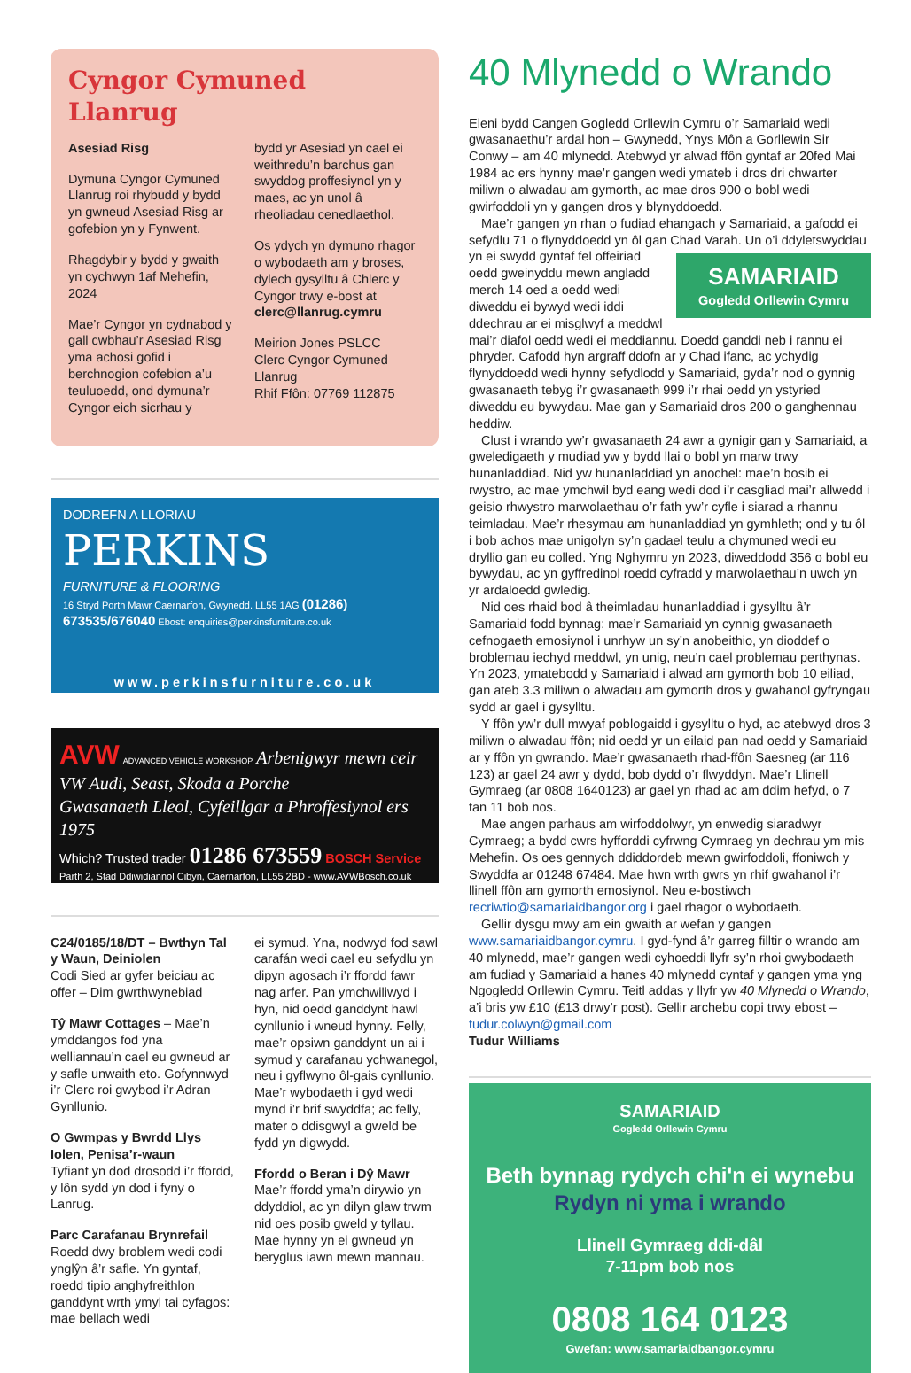Cyngor Cymuned Llanrug
Asesiad Risg
Dymuna Cyngor Cymuned Llanrug roi rhybudd y bydd yn gwneud Asesiad Risg ar gofebion yn y Fynwent.
Rhagdybir y bydd y gwaith yn cychwyn 1af Mehefin, 2024
Mae’r Cyngor yn cydnabod y gall cwbhau’r Asesiad Risg yma achosi gofid i berchnogion cofebion a’u teuluoedd, ond dymuna’r Cyngor eich sicrhau y
bydd yr Asesiad yn cael ei weithredu’n barchus gan swyddog proffesiynol yn y maes, ac yn unol â rheoliadau cenedlaethol.
Os ydych yn dymuno rhagor o wybodaeth am y broses, dylech gysylltu â Chlerc y Cyngor trwy e-bost at clerc@llanrug.cymru
Meirion Jones PSLCC
Clerc Cyngor Cymuned Llanrug
Rhif Ffôn: 07769 112875
DODREFN A LLORIAU
PERKINS
FURNITURE & FLOORING
16 Stryd Porth Mawr Caernarfon, Gwynedd. LL55 1AG (01286) 673535/676040 Ebost: enquiries@perkinsfurniture.co.uk
www.perkinsfurniture.co.uk
AVW ADVANCED VEHICLE WORKSHOP Arbenigwyr mewn ceir VW Audi, Seast, Skoda a Porche
Gwasanaeth Lleol, Cyfeillgar a Phroffesiynol ers 1975
Which? Trusted trader 01286 673559 BOSCH Service
Parth 2, Stad Ddiwidiannol Cibyn, Caernarfon, LL55 2BD - www.AVWBosch.co.uk
C24/0185/18/DT – Bwthyn Tal y Waun, Deiniolen
Codi Sied ar gyfer beiciau ac offer – Dim gwrthwynebiad
Tŷ Mawr Cottages – Mae’n ymddangos fod yna welliannau’n cael eu gwneud ar y safle unwaith eto. Gofynnwyd i’r Clerc roi gwybod i’r Adran Gynllunio.
O Gwmpas y Bwrdd Llys Iolen, Penisa’r-waun
Tyfiant yn dod drosodd i’r ffordd, y lôn sydd yn dod i fyny o Lanrug.
Parc Carafanau Brynrefail
Roedd dwy broblem wedi codi ynglŷn â’r safle. Yn gyntaf, roedd tipio anghyfreithlon ganddynt wrth ymyl tai cyfagos: mae bellach wedi
ei symud. Yna, nodwyd fod sawl carafán wedi cael eu sefydlu yn dipyn agosach i’r ffordd fawr nag arfer. Pan ymchwiliwyd i hyn, nid oedd ganddynt hawl cynllunio i wneud hynny. Felly, mae’r opsiwn ganddynt un ai i symud y carafanau ychwanegol, neu i gyflwyno ôl-gais cynllunio. Mae’r wybodaeth i gyd wedi mynd i’r brif swyddfa; ac felly, mater o ddisgwyl a gweld be fydd yn digwydd.
Ffordd o Beran i Dŷ Mawr
Mae’r ffordd yma’n dirywio yn ddyddiol, ac yn dilyn glaw trwm nid oes posib gweld y tyllau. Mae hynny yn ei gwneud yn beryglus iawn mewn mannau.
40 Mlynedd o Wrando
Eleni bydd Cangen Gogledd Orllewin Cymru o’r Samariaid wedi gwasanaethu’r ardal hon – Gwynedd, Ynys Môn a Gorllewin Sir Conwy – am 40 mlynedd. Atebwyd yr alwad ffôn gyntaf ar 20fed Mai 1984 ac ers hynny mae’r gangen wedi ymateb i dros dri chwarter miliwn o alwadau am gymorth, ac mae dros 900 o bobl wedi gwirfoddoli yn y gangen dros y blynyddoedd.
Mae’r gangen yn rhan o fudiad ehangach y Samariaid, a gafodd ei sefydlu 71 o flynyddoedd yn ôl gan Chad Varah. Un o’i ddyletswyddau SAMARIAID
Gogledd Orllewin Cymru yn ei swydd gyntaf fel offeiriad oedd gweinyddu mewn angladd merch 14 oed a oedd wedi diweddu ei bywyd wedi iddi ddechrau ar ei misglwyf a meddwl mai’r diafol oedd wedi ei meddiannu. Doedd ganddi neb i rannu ei phryder. Cafodd hyn argraff ddofn ar y Chad ifanc, ac ychydig flynyddoedd wedi hynny sefydlodd y Samariaid, gyda’r nod o gynnig gwasanaeth tebyg i’r gwasanaeth 999 i’r rhai oedd yn ystyried diweddu eu bywydau. Mae gan y Samariaid dros 200 o ganghennau heddiw.
Clust i wrando yw’r gwasanaeth 24 awr a gynigir gan y Samariaid, a gweledigaeth y mudiad yw y bydd llai o bobl yn marw trwy hunanladdiad. Nid yw hunanladdiad yn anochel: mae’n bosib ei rwystro, ac mae ymchwil byd eang wedi dod i’r casgliad mai’r allwedd i geisio rhwystro marwolaethau o’r fath yw’r cyfle i siarad a rhannu teimladau. Mae’r rhesymau am hunanladdiad yn gymhleth; ond y tu ôl i bob achos mae unigolyn sy’n gadael teulu a chymuned wedi eu dryllio gan eu colled. Yng Nghymru yn 2023, diweddodd 356 o bobl eu bywydau, ac yn gyffredinol roedd cyfradd y marwolaethau’n uwch yn yr ardaloedd gwledig.
Nid oes rhaid bod â theimladau hunanladdiad i gysylltu â’r Samariaid fodd bynnag: mae’r Samariaid yn cynnig gwasanaeth cefnogaeth emosiynol i unrhyw un sy’n anobeithio, yn dioddef o broblemau iechyd meddwl, yn unig, neu’n cael problemau perthynas. Yn 2023, ymatebodd y Samariaid i alwad am gymorth bob 10 eiliad, gan ateb 3.3 miliwn o alwadau am gymorth dros y gwahanol gyfryngau sydd ar gael i gysylltu.
Y ffôn yw’r dull mwyaf poblogaidd i gysylltu o hyd, ac atebwyd dros 3 miliwn o alwadau ffôn; nid oedd yr un eilaid pan nad oedd y Samariaid ar y ffôn yn gwrando. Mae’r gwasanaeth rhad-ffôn Saesneg (ar 116 123) ar gael 24 awr y dydd, bob dydd o’r flwyddyn. Mae’r Llinell Gymraeg (ar 0808 1640123) ar gael yn rhad ac am ddim hefyd, o 7 tan 11 bob nos.
Mae angen parhaus am wirfoddolwyr, yn enwedig siaradwyr Cymraeg; a bydd cwrs hyfforddi cyfrwng Cymraeg yn dechrau ym mis Mehefin. Os oes gennych ddiddordeb mewn gwirfoddoli, ffoniwch y Swyddfa ar 01248 67484. Mae hwn wrth gwrs yn rhif gwahanol i’r llinell ffôn am gymorth emosiynol. Neu e-bostiwch recriwtio@samariaidbangor.org i gael rhagor o wybodaeth.
Gellir dysgu mwy am ein gwaith ar wefan y gangen www.samariaidbangor.cymru. I gyd-fynd â’r garreg filltir o wrando am 40 mlynedd, mae’r gangen wedi cyhoeddi llyfr sy’n rhoi gwybodaeth am fudiad y Samariaid a hanes 40 mlynedd cyntaf y gangen yma yng Ngogledd Orllewin Cymru. Teitl addas y llyfr yw 40 Mlynedd o Wrando, a’i bris yw £10 (£13 drwy’r post). Gellir archebu copi trwy ebost – tudur.colwyn@gmail.com
Tudur Williams
SAMARIAID
Gogledd Orllewin Cymru
Beth bynnag rydych chi'n ei wynebu
Rydyn ni yma i wrando
Llinell Gymraeg ddi-dâl
7-11pm bob nos
0808 164 0123
Gwefan: www.samariaidbangor.cymru